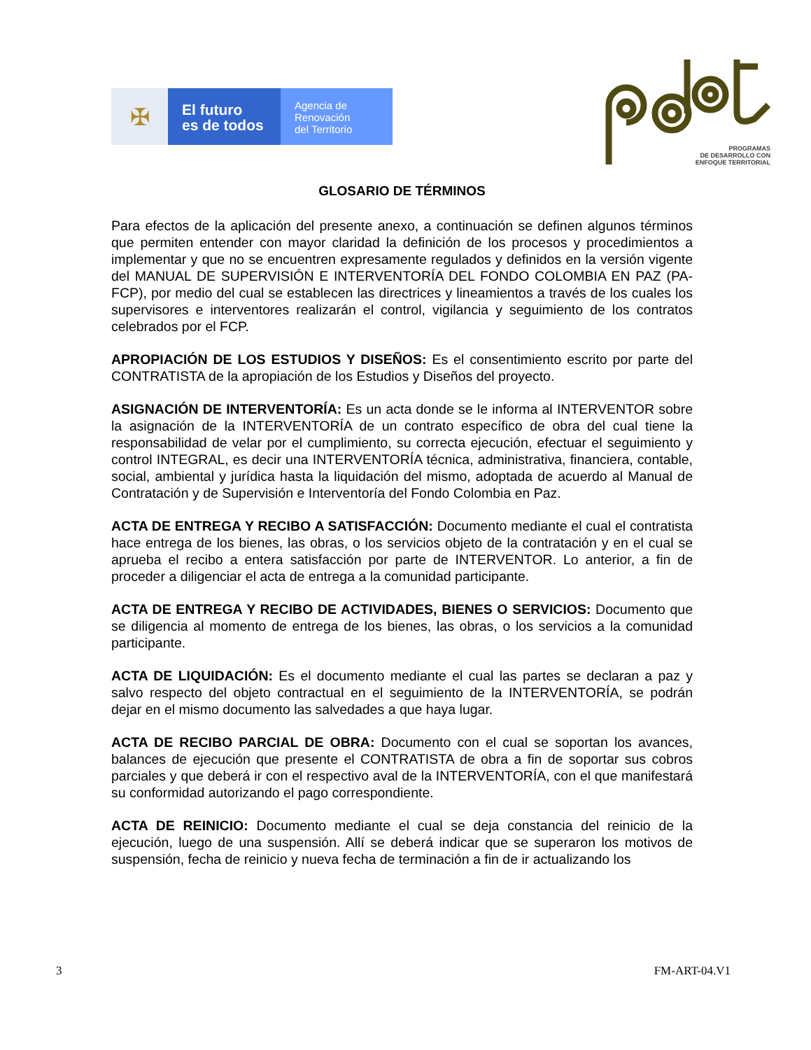✠
El futuro
es de todos
Agencia de
Renovación
del Territorio
PROGRAMAS
DE DESARROLLO CON
ENFOQUE TERRITORIAL
GLOSARIO DE TÉRMINOS
Para efectos de la aplicación del presente anexo, a continuación se definen algunos términos que permiten entender con mayor claridad la definición de los procesos y procedimientos a implementar y que no se encuentren expresamente regulados y definidos en la versión vigente del MANUAL DE SUPERVISIÓN E INTERVENTORÍA DEL FONDO COLOMBIA EN PAZ (PA-FCP), por medio del cual se establecen las directrices y lineamientos a través de los cuales los supervisores e interventores realizarán el control, vigilancia y seguimiento de los contratos celebrados por el FCP.
APROPIACIÓN DE LOS ESTUDIOS Y DISEÑOS: Es el consentimiento escrito por parte del CONTRATISTA de la apropiación de los Estudios y Diseños del proyecto.
ASIGNACIÓN DE INTERVENTORÍA: Es un acta donde se le informa al INTERVENTOR sobre la asignación de la INTERVENTORÍA de un contrato específico de obra del cual tiene la responsabilidad de velar por el cumplimiento, su correcta ejecución, efectuar el seguimiento y control INTEGRAL, es decir una INTERVENTORÍA técnica, administrativa, financiera, contable, social, ambiental y jurídica hasta la liquidación del mismo, adoptada de acuerdo al Manual de Contratación y de Supervisión e Interventoría del Fondo Colombia en Paz.
ACTA DE ENTREGA Y RECIBO A SATISFACCIÓN: Documento mediante el cual el contratista hace entrega de los bienes, las obras, o los servicios objeto de la contratación y en el cual se aprueba el recibo a entera satisfacción por parte de INTERVENTOR. Lo anterior, a fin de proceder a diligenciar el acta de entrega a la comunidad participante.
ACTA DE ENTREGA Y RECIBO DE ACTIVIDADES, BIENES O SERVICIOS: Documento que se diligencia al momento de entrega de los bienes, las obras, o los servicios a la comunidad participante.
ACTA DE LIQUIDACIÓN: Es el documento mediante el cual las partes se declaran a paz y salvo respecto del objeto contractual en el seguimiento de la INTERVENTORÍA, se podrán dejar en el mismo documento las salvedades a que haya lugar.
ACTA DE RECIBO PARCIAL DE OBRA: Documento con el cual se soportan los avances, balances de ejecución que presente el CONTRATISTA de obra a fin de soportar sus cobros parciales y que deberá ir con el respectivo aval de la INTERVENTORÍA, con el que manifestará su conformidad autorizando el pago correspondiente.
ACTA DE REINICIO: Documento mediante el cual se deja constancia del reinicio de la ejecución, luego de una suspensión. Allí se deberá indicar que se superaron los motivos de suspensión, fecha de reinicio y nueva fecha de terminación a fin de ir actualizando los
3 FM-ART-04.V1